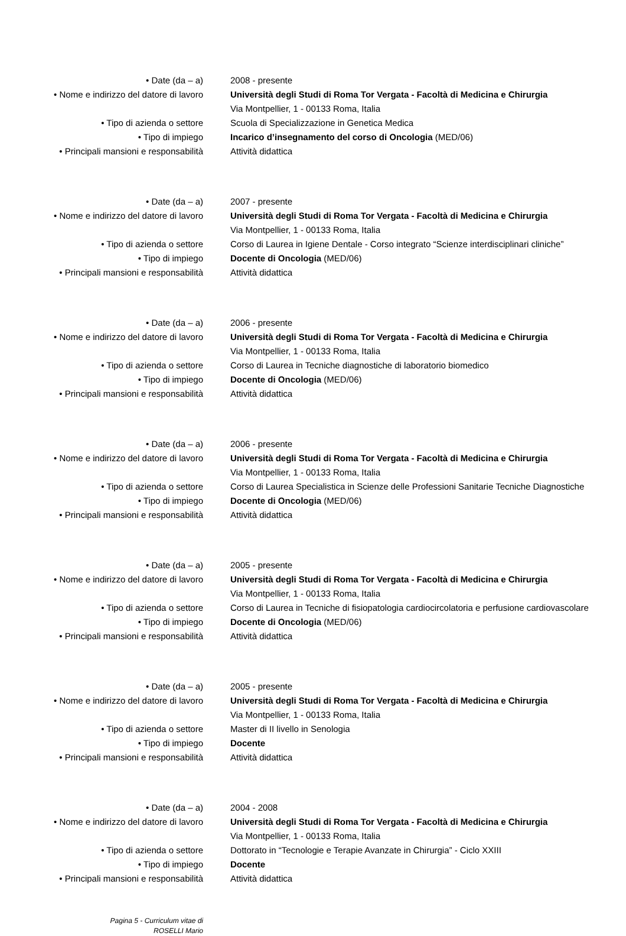• Date (da – a) 2008 - presente
• Nome e indirizzo del datore di lavoro
Università degli Studi di Roma Tor Vergata - Facoltà di Medicina e Chirurgia
Via Montpellier, 1 - 00133 Roma, Italia
• Tipo di azienda o settore Scuola di Specializzazione in Genetica Medica
• Tipo di impiego Incarico d’insegnamento del corso di Oncologia (MED/06)
• Principali mansioni e responsabilità Attività didattica
• Date (da – a) 2007 - presente
• Nome e indirizzo del datore di lavoro
Università degli Studi di Roma Tor Vergata - Facoltà di Medicina e Chirurgia
Via Montpellier, 1 - 00133 Roma, Italia
• Tipo di azienda o settore Corso di Laurea in Igiene Dentale - Corso integrato “Scienze interdisciplinari cliniche”
• Tipo di impiego Docente di Oncologia (MED/06)
• Principali mansioni e responsabilità Attività didattica
• Date (da – a) 2006 - presente
• Nome e indirizzo del datore di lavoro
Università degli Studi di Roma Tor Vergata - Facoltà di Medicina e Chirurgia
Via Montpellier, 1 - 00133 Roma, Italia
• Tipo di azienda o settore Corso di Laurea in Tecniche diagnostiche di laboratorio biomedico
• Tipo di impiego Docente di Oncologia (MED/06)
• Principali mansioni e responsabilità Attività didattica
• Date (da – a) 2006 - presente
• Nome e indirizzo del datore di lavoro
Università degli Studi di Roma Tor Vergata - Facoltà di Medicina e Chirurgia
Via Montpellier, 1 - 00133 Roma, Italia
• Tipo di azienda o settore Corso di Laurea Specialistica in Scienze delle Professioni Sanitarie Tecniche Diagnostiche
• Tipo di impiego Docente di Oncologia (MED/06)
• Principali mansioni e responsabilità Attività didattica
• Date (da – a) 2005 - presente
• Nome e indirizzo del datore di lavoro
Università degli Studi di Roma Tor Vergata - Facoltà di Medicina e Chirurgia
Via Montpellier, 1 - 00133 Roma, Italia
• Tipo di azienda o settore Corso di Laurea in Tecniche di fisiopatologia cardiocircolatoria e perfusione cardiovascolare
• Tipo di impiego Docente di Oncologia (MED/06)
• Principali mansioni e responsabilità Attività didattica
• Date (da – a) 2005 - presente
• Nome e indirizzo del datore di lavoro
Università degli Studi di Roma Tor Vergata - Facoltà di Medicina e Chirurgia
Via Montpellier, 1 - 00133 Roma, Italia
• Tipo di azienda o settore Master di II livello in Senologia
• Tipo di impiego Docente
• Principali mansioni e responsabilità Attività didattica
• Date (da – a) 2004 - 2008
• Nome e indirizzo del datore di lavoro
Università degli Studi di Roma Tor Vergata - Facoltà di Medicina e Chirurgia
Via Montpellier, 1 - 00133 Roma, Italia
• Tipo di azienda o settore Dottorato in “Tecnologie e Terapie Avanzate in Chirurgia” - Ciclo XXIII
• Tipo di impiego Docente
• Principali mansioni e responsabilità Attività didattica
Pagina 5 - Curriculum vitae di
ROSELLI Mario